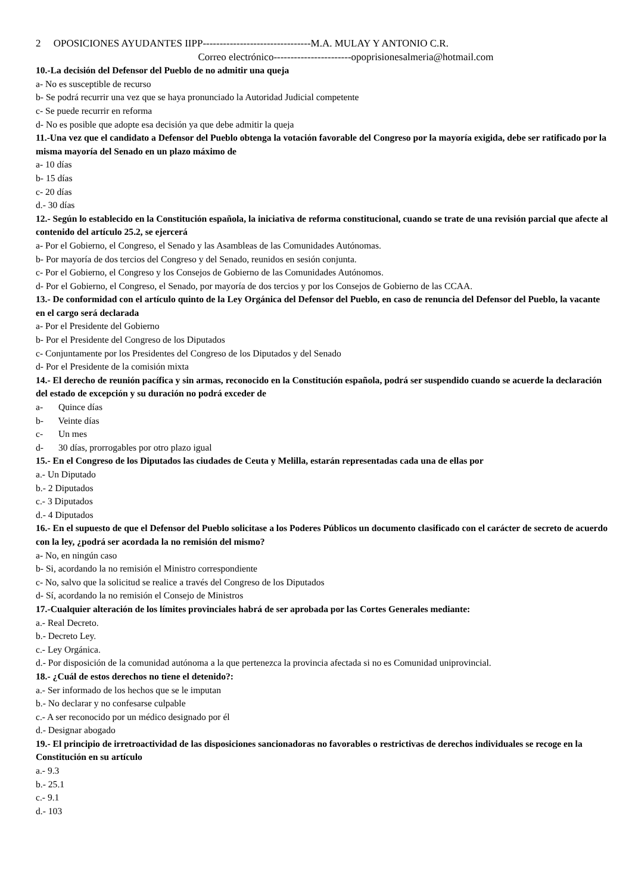2 OPOSICIONES AYUDANTES IIPP--------------------------------M.A. MULAY Y ANTONIO C.R.
Correo electrónico-----------------------opoprisionesalmeria@hotmail.com
10.-La decisión del Defensor del Pueblo de no admitir una queja
a- No es susceptible de recurso
b- Se podrá recurrir una vez que se haya pronunciado la Autoridad Judicial competente
c- Se puede recurrir en reforma
d- No es posible que adopte esa decisión ya que debe admitir la queja
11.-Una vez que el candidato a Defensor del Pueblo obtenga la votación favorable del Congreso por la mayoría exigida, debe ser ratificado por la misma mayoría del Senado en un plazo máximo de
a- 10 días
b- 15 días
c- 20 días
d.- 30 días
12.- Según lo establecido en la Constitución española, la iniciativa de reforma constitucional, cuando se trate de una revisión parcial que afecte al contenido del artículo 25.2, se ejercerá
a- Por el Gobierno, el Congreso, el Senado y las Asambleas de las Comunidades Autónomas.
b- Por mayoría de dos tercios del Congreso y del Senado, reunidos en sesión conjunta.
c- Por el Gobierno, el Congreso y los Consejos de Gobierno de las Comunidades Autónomos.
d- Por el Gobierno, el Congreso, el Senado, por mayoría de dos tercios y por los Consejos de Gobierno de las CCAA.
13.- De conformidad con el artículo quinto de la Ley Orgánica del Defensor del Pueblo, en caso de renuncia del Defensor del Pueblo, la vacante en el cargo será declarada
a- Por el Presidente del Gobierno
b- Por el Presidente del Congreso de los Diputados
c- Conjuntamente por los Presidentes del Congreso de los Diputados y del Senado
d- Por el Presidente de la comisión mixta
14.- El derecho de reunión pacífica y sin armas, reconocido en la Constitución española, podrá ser suspendido cuando se acuerde la declaración del estado de excepción y su duración no podrá exceder de
a- Quince días
b- Veinte días
c- Un mes
d- 30 días, prorrogables por otro plazo igual
15.- En el Congreso de los Diputados las ciudades de Ceuta y Melilla, estarán representadas cada una de ellas por
a.- Un Diputado
b.- 2 Diputados
c.- 3 Diputados
d.- 4 Diputados
16.- En el supuesto de que el Defensor del Pueblo solicitase a los Poderes Públicos un documento clasificado con el carácter de secreto de acuerdo con la ley, ¿podrá ser acordada la no remisión del mismo?
a- No, en ningún caso
b- Si, acordando la no remisión el Ministro correspondiente
c- No, salvo que la solicitud se realice a través del Congreso de los Diputados
d- Sí, acordando la no remisión el Consejo de Ministros
17.-Cualquier alteración de los límites provinciales habrá de ser aprobada por las Cortes Generales mediante:
a.- Real Decreto.
b.- Decreto Ley.
c.- Ley Orgánica.
d.- Por disposición de la comunidad autónoma a la que pertenezca la provincia afectada si no es Comunidad uniprovincial.
18.- ¿Cuál de estos derechos no tiene el detenido?:
a.- Ser informado de los hechos que se le imputan
b.- No declarar y no confesarse culpable
c.- A ser reconocido por un médico designado por él
d.- Designar abogado
19.- El principio de irretroactividad de las disposiciones sancionadoras no favorables o restrictivas de derechos individuales se recoge en la Constitución en su artículo
a.- 9.3
b.- 25.1
c.- 9.1
d.- 103